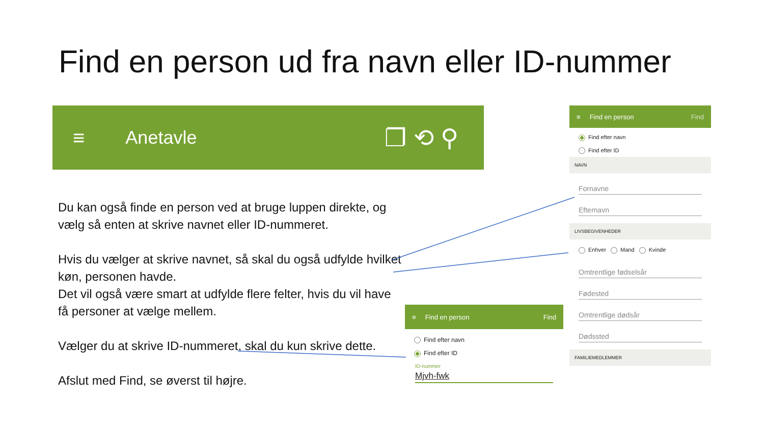Find en person ud fra navn eller ID-nummer
≡ Anetavle ❐ ⟲ ⚲
Du kan også finde en person ved at bruge luppen direkte, og vælg så enten at skrive navnet eller ID-nummeret.
Hvis du vælger at skrive navnet, så skal du også udfylde hvilket køn, personen havde.
Det vil også være smart at udfylde flere felter, hvis du vil have få personer at vælge mellem.
Vælger du at skrive ID-nummeret, skal du kun skrive dette.
Afslut med Find, se øverst til højre.
≡ Find en person Find
Find efter navn
Find efter ID
NAVN
Fornavne
Efternavn
LIVSBEGIVENHEDER
Enhver Mand Kvinde
Omtrentlige fødselsår
Fødested
Omtrentlige dødsår
Dødssted
FAMILIEMEDLEMMER
≡ Find en person Find
Find efter navn
Find efter ID
ID-nummer
Mjvh-fwk